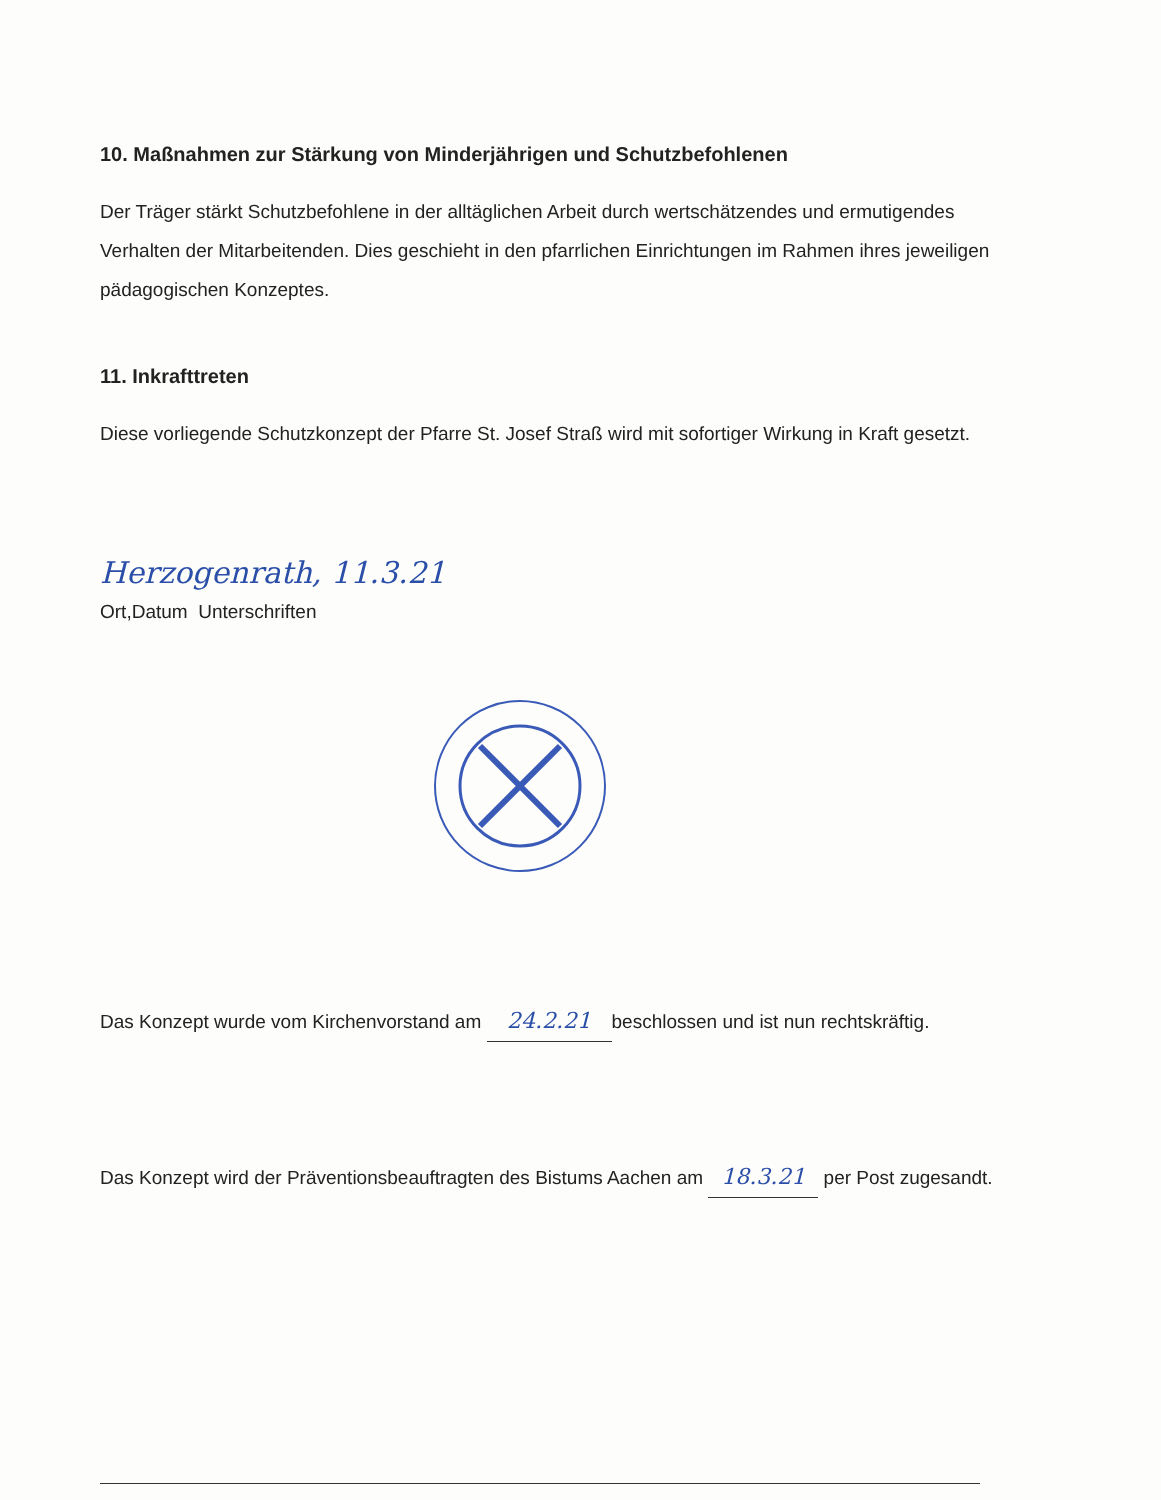10. Maßnahmen zur Stärkung von Minderjährigen und Schutzbefohlenen
Der Träger stärkt Schutzbefohlene in der alltäglichen Arbeit durch wertschätzendes und ermutigendes Verhalten der Mitarbeitenden. Dies geschieht in den pfarrlichen Einrichtungen im Rahmen ihres jeweiligen pädagogischen Konzeptes.
11. Inkrafttreten
Diese vorliegende Schutzkonzept der Pfarre St. Josef Straß wird mit sofortiger Wirkung in Kraft gesetzt.
Herzogenrath, 11.3.21
Ort,Datum Unterschriften
Das Konzept wurde vom Kirchenvorstand am 24.2.21 beschlossen und ist nun rechtskräftig.
Das Konzept wird der Präventionsbeauftragten des Bistums Aachen am 18.3.21 per Post zugesandt.